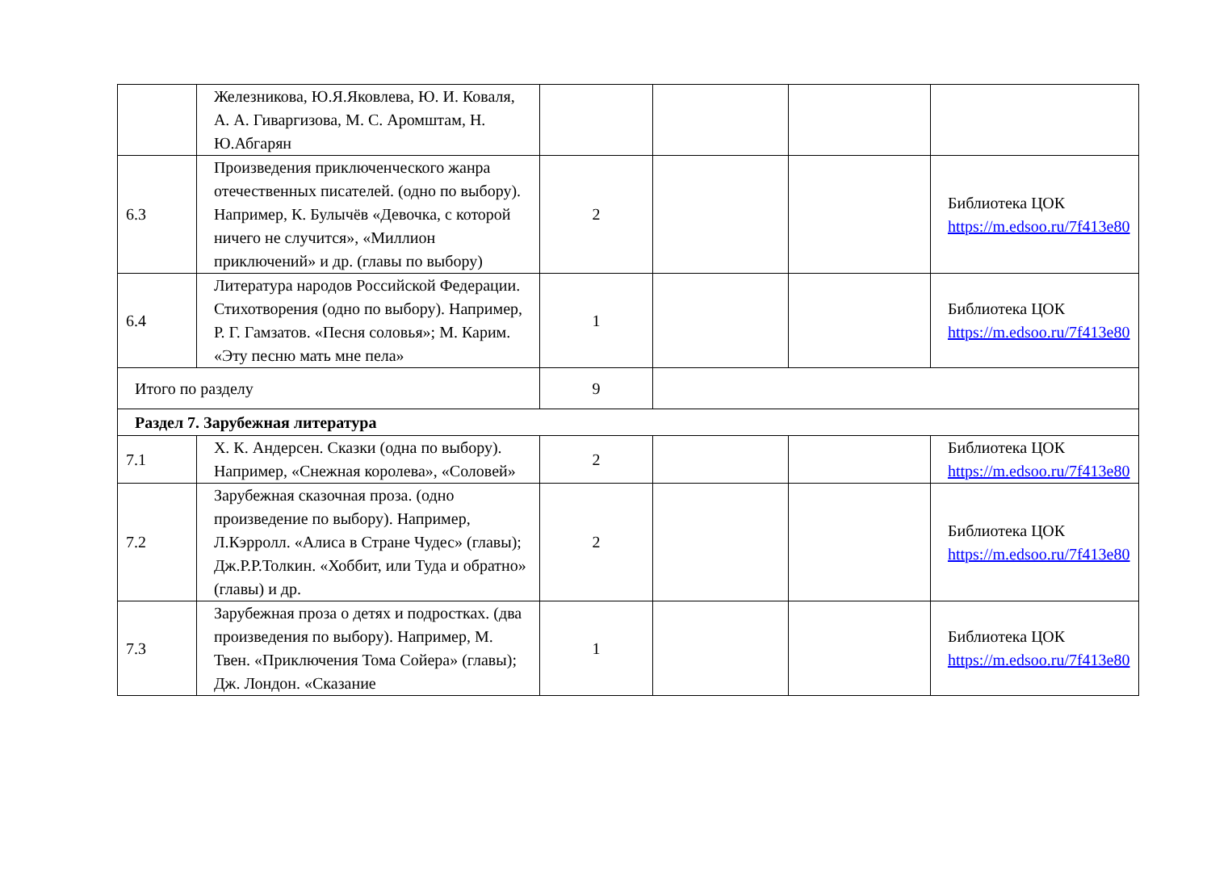| | Железникова, Ю.Я.Яковлева, Ю. И. Коваля, А. А. Гиваргизова, М. С. Аромштам, Н. Ю.Абгарян | | | | |
| 6.3 | Произведения приключенческого жанра отечественных писателей. (одно по выбору). Например, К. Булычёв «Девочка, с которой ничего не случится», «Миллион приключений» и др. (главы по выбору) | 2 | | | Библиотека ЦОК https://m.edsoo.ru/7f413e80 |
| 6.4 | Литература народов Российской Федерации. Стихотворения (одно по выбору). Например, Р. Г. Гамзатов. «Песня соловья»; М. Карим. «Эту песню мать мне пела» | 1 | | | Библиотека ЦОК https://m.edsoo.ru/7f413e80 |
| Итого по разделу | | 9 | | | |
| Раздел 7. Зарубежная литература | | | | | |
| 7.1 | Х. К. Андерсен. Сказки (одна по выбору). Например, «Снежная королева», «Соловей» | 2 | | | Библиотека ЦОК https://m.edsoo.ru/7f413e80 |
| 7.2 | Зарубежная сказочная проза. (одно произведение по выбору). Например, Л.Кэрролл. «Алиса в Стране Чудес» (главы); Дж.Р.Р.Толкин. «Хоббит, или Туда и обратно» (главы) и др. | 2 | | | Библиотека ЦОК https://m.edsoo.ru/7f413e80 |
| 7.3 | Зарубежная проза о детях и подростках. (два произведения по выбору). Например, М. Твен. «Приключения Тома Сойера» (главы); Дж. Лондон. «Сказание | 1 | | | Библиотека ЦОК https://m.edsoo.ru/7f413e80 |